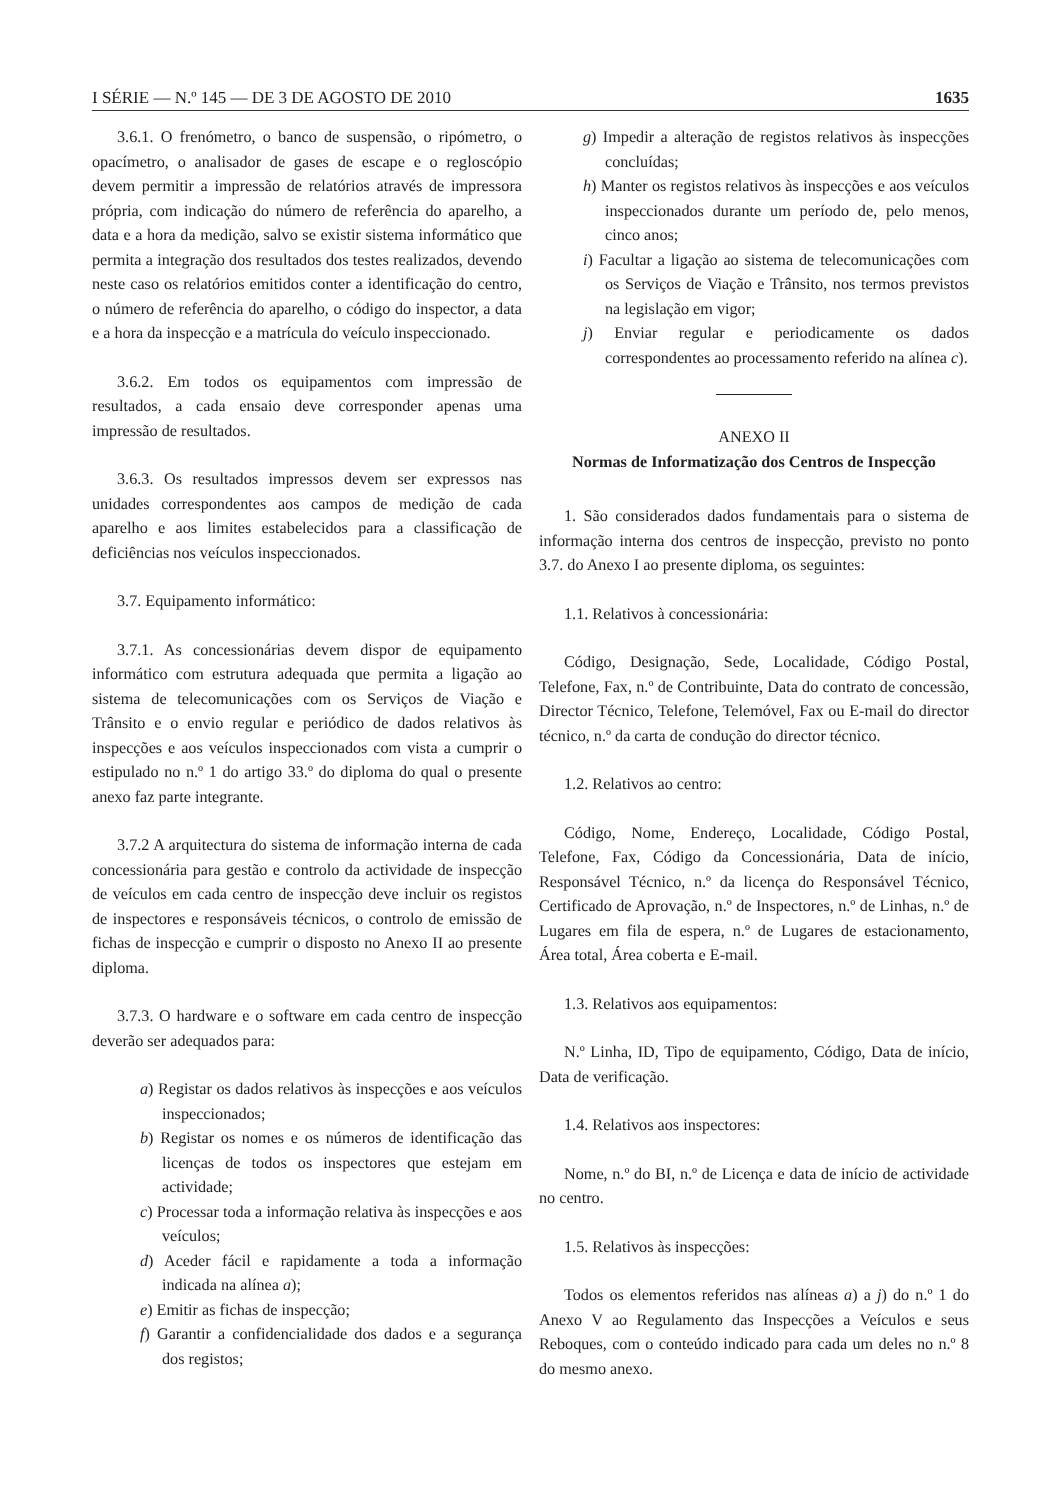I SÉRIE — N.º 145 — DE 3 DE AGOSTO DE 2010 1635
3.6.1. O frenómetro, o banco de suspensão, o ripómetro, o opacímetro, o analisador de gases de escape e o regloscópio devem permitir a impressão de relatórios através de impressora própria, com indicação do número de referência do aparelho, a data e a hora da medição, salvo se existir sistema informático que permita a integração dos resultados dos testes realizados, devendo neste caso os relatórios emitidos conter a identificação do centro, o número de referência do aparelho, o código do inspector, a data e a hora da inspecção e a matrícula do veículo inspeccionado.
3.6.2. Em todos os equipamentos com impressão de resultados, a cada ensaio deve corresponder apenas uma impressão de resultados.
3.6.3. Os resultados impressos devem ser expressos nas unidades correspondentes aos campos de medição de cada aparelho e aos limites estabelecidos para a classificação de deficiências nos veículos inspeccionados.
3.7. Equipamento informático:
3.7.1. As concessionárias devem dispor de equipamento informático com estrutura adequada que permita a ligação ao sistema de telecomunicações com os Serviços de Viação e Trânsito e o envio regular e periódico de dados relativos às inspecções e aos veículos inspeccionados com vista a cumprir o estipulado no n.º 1 do artigo 33.º do diploma do qual o presente anexo faz parte integrante.
3.7.2 A arquitectura do sistema de informação interna de cada concessionária para gestão e controlo da actividade de inspecção de veículos em cada centro de inspecção deve incluir os registos de inspectores e responsáveis técnicos, o controlo de emissão de fichas de inspecção e cumprir o disposto no Anexo II ao presente diploma.
3.7.3. O hardware e o software em cada centro de inspecção deverão ser adequados para:
a) Registar os dados relativos às inspecções e aos veículos inspeccionados;
b) Registar os nomes e os números de identificação das licenças de todos os inspectores que estejam em actividade;
c) Processar toda a informação relativa às inspecções e aos veículos;
d) Aceder fácil e rapidamente a toda a informação indicada na alínea a);
e) Emitir as fichas de inspecção;
f) Garantir a confidencialidade dos dados e a segurança dos registos;
g) Impedir a alteração de registos relativos às inspecções concluídas;
h) Manter os registos relativos às inspecções e aos veículos inspeccionados durante um período de, pelo menos, cinco anos;
i) Facultar a ligação ao sistema de telecomunicações com os Serviços de Viação e Trânsito, nos termos previstos na legislação em vigor;
j) Enviar regular e periodicamente os dados correspondentes ao processamento referido na alínea c).
ANEXO II
Normas de Informatização dos Centros de Inspecção
1. São considerados dados fundamentais para o sistema de informação interna dos centros de inspecção, previsto no ponto 3.7. do Anexo I ao presente diploma, os seguintes:
1.1. Relativos à concessionária:
Código, Designação, Sede, Localidade, Código Postal, Telefone, Fax, n.º de Contribuinte, Data do contrato de concessão, Director Técnico, Telefone, Telemóvel, Fax ou E-mail do director técnico, n.º da carta de condução do director técnico.
1.2. Relativos ao centro:
Código, Nome, Endereço, Localidade, Código Postal, Telefone, Fax, Código da Concessionária, Data de início, Responsável Técnico, n.º da licença do Responsável Técnico, Certificado de Aprovação, n.º de Inspectores, n.º de Linhas, n.º de Lugares em fila de espera, n.º de Lugares de estacionamento, Área total, Área coberta e E-mail.
1.3. Relativos aos equipamentos:
N.º Linha, ID, Tipo de equipamento, Código, Data de início, Data de verificação.
1.4. Relativos aos inspectores:
Nome, n.º do BI, n.º de Licença e data de início de actividade no centro.
1.5. Relativos às inspecções:
Todos os elementos referidos nas alíneas a) a j) do n.º 1 do Anexo V ao Regulamento das Inspecções a Veículos e seus Reboques, com o conteúdo indicado para cada um deles no n.º 8 do mesmo anexo.